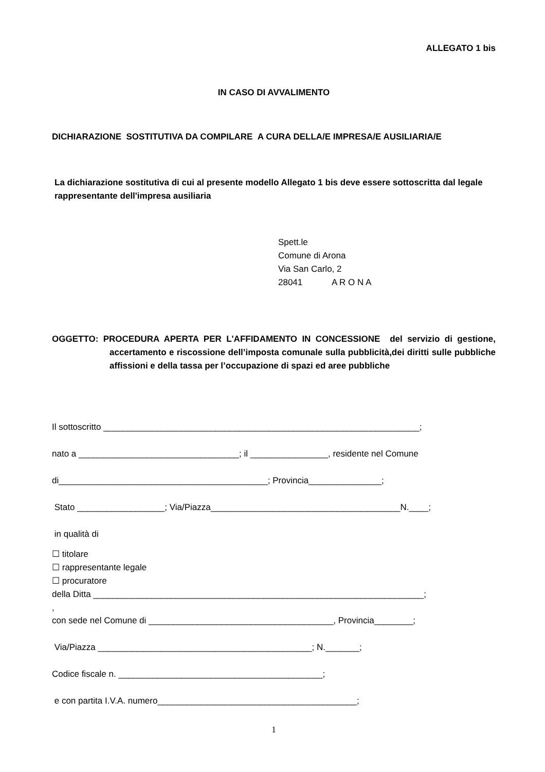ALLEGATO 1 bis
IN CASO DI AVVALIMENTO
DICHIARAZIONE SOSTITUTIVA DA COMPILARE A CURA DELLA/E IMPRESA/E AUSILIARIA/E
La dichiarazione sostitutiva di cui al presente modello Allegato 1 bis deve essere sottoscritta dal legale rappresentante dell'impresa ausiliaria
Spett.le
Comune di Arona
Via San Carlo, 2
28041 A R O N A
OGGETTO: PROCEDURA APERTA PER L'AFFIDAMENTO IN CONCESSIONE del servizio di gestione, accertamento e riscossione dell’imposta comunale sulla pubblicità,dei diritti sulle pubbliche affissioni e della tassa per l’occupazione di spazi ed aree pubbliche
Il sottoscritto _________________________________________________________________;
nato a _________________________________; il ________________, residente nel Comune
di___________________________________________; Provincia_______________;
Stato __________________; Via/Piazza_______________________________________N.____;
in qualità di
☐ titolare
☐ rappresentante legale
☐ procuratore
della Ditta ____________________________________________________________________;
,
con sede nel Comune di ______________________________________, Provincia________;
Via/Piazza ____________________________________________; N._______;
Codice fiscale n. __________________________________________;
e con partita I.V.A. numero_________________________________________;
1